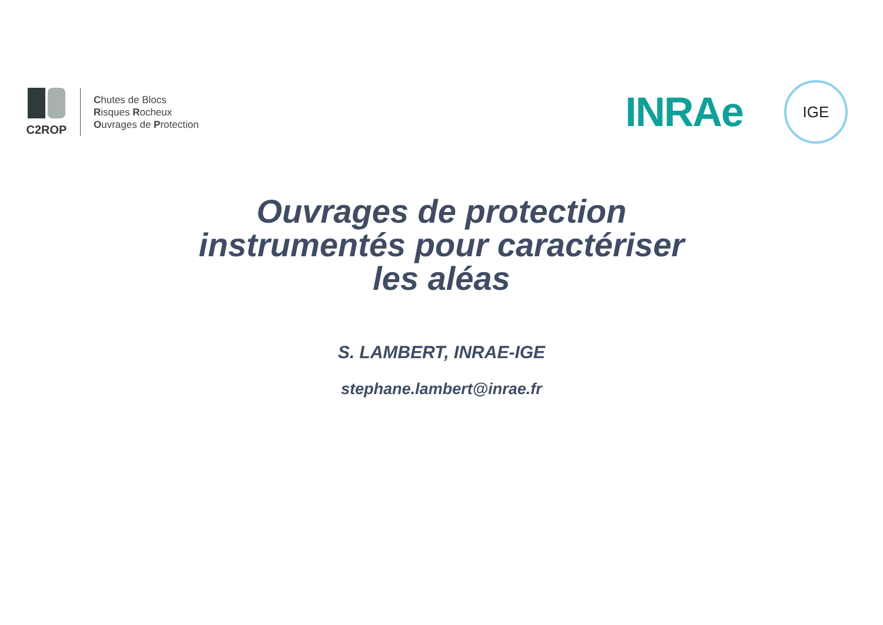C2ROP
Chutes de Blocs
Risques Rocheux
Ouvrages de Protection
INRAe
IGE
Ouvrages de protection
instrumentés pour caractériser
les aléas
S. LAMBERT, INRAE-IGE
stephane.lambert@inrae.fr